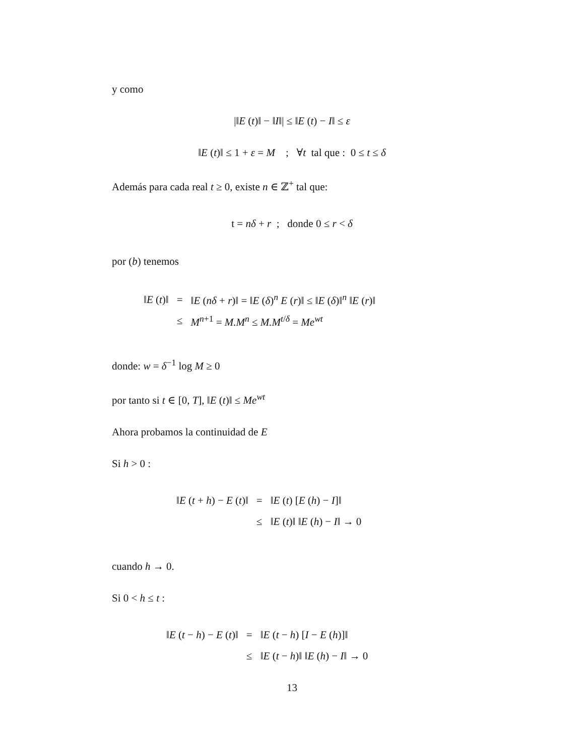y como
|‖E (t)‖ − ‖I‖| ≤ ‖E (t) − I‖ ≤ ε
‖E (t)‖ ≤ 1 + ε = M ; ∀t tal que : 0 ≤ t ≤ δ
Además para cada real t ≥ 0, existe n ∈ ℤ<sup>+</sup> tal que:
t = nδ + r ; donde 0 ≤ r < δ
por (b) tenemos
| ‖ E ( t )‖ | = | ‖ E ( nδ + r )‖ = ‖ E ( δ )<sup>n</sup> E ( r )‖ ≤ ‖ E ( δ )‖<sup>n</sup> ‖ E ( r )‖ |
| | ≤ | M<sup>n+1</sup> = M.M<sup>n</sup> ≤ M.M<sup>t/δ</sup> = Me<sup>wt</sup> |
donde: w = δ<sup>−1</sup> log M ≥ 0
por tanto si t ∈ [0, T], ‖E (t)‖ ≤ Me<sup>wt</sup>
Ahora probamos la continuidad de E
Si h > 0 :
| ‖ E ( t + h ) − E ( t )‖ | = | ‖ E ( t ) [ E ( h ) − I ]‖ |
| | ≤ | ‖ E ( t )‖ ‖ E ( h ) − I ‖ → 0 |
cuando h → 0.
Si 0 < h ≤ t :
| ‖ E ( t − h ) − E ( t )‖ | = | ‖ E ( t − h ) [ I − E ( h )]‖ |
| | ≤ | ‖ E ( t − h )‖ ‖ E ( h ) − I ‖ → 0 |
13